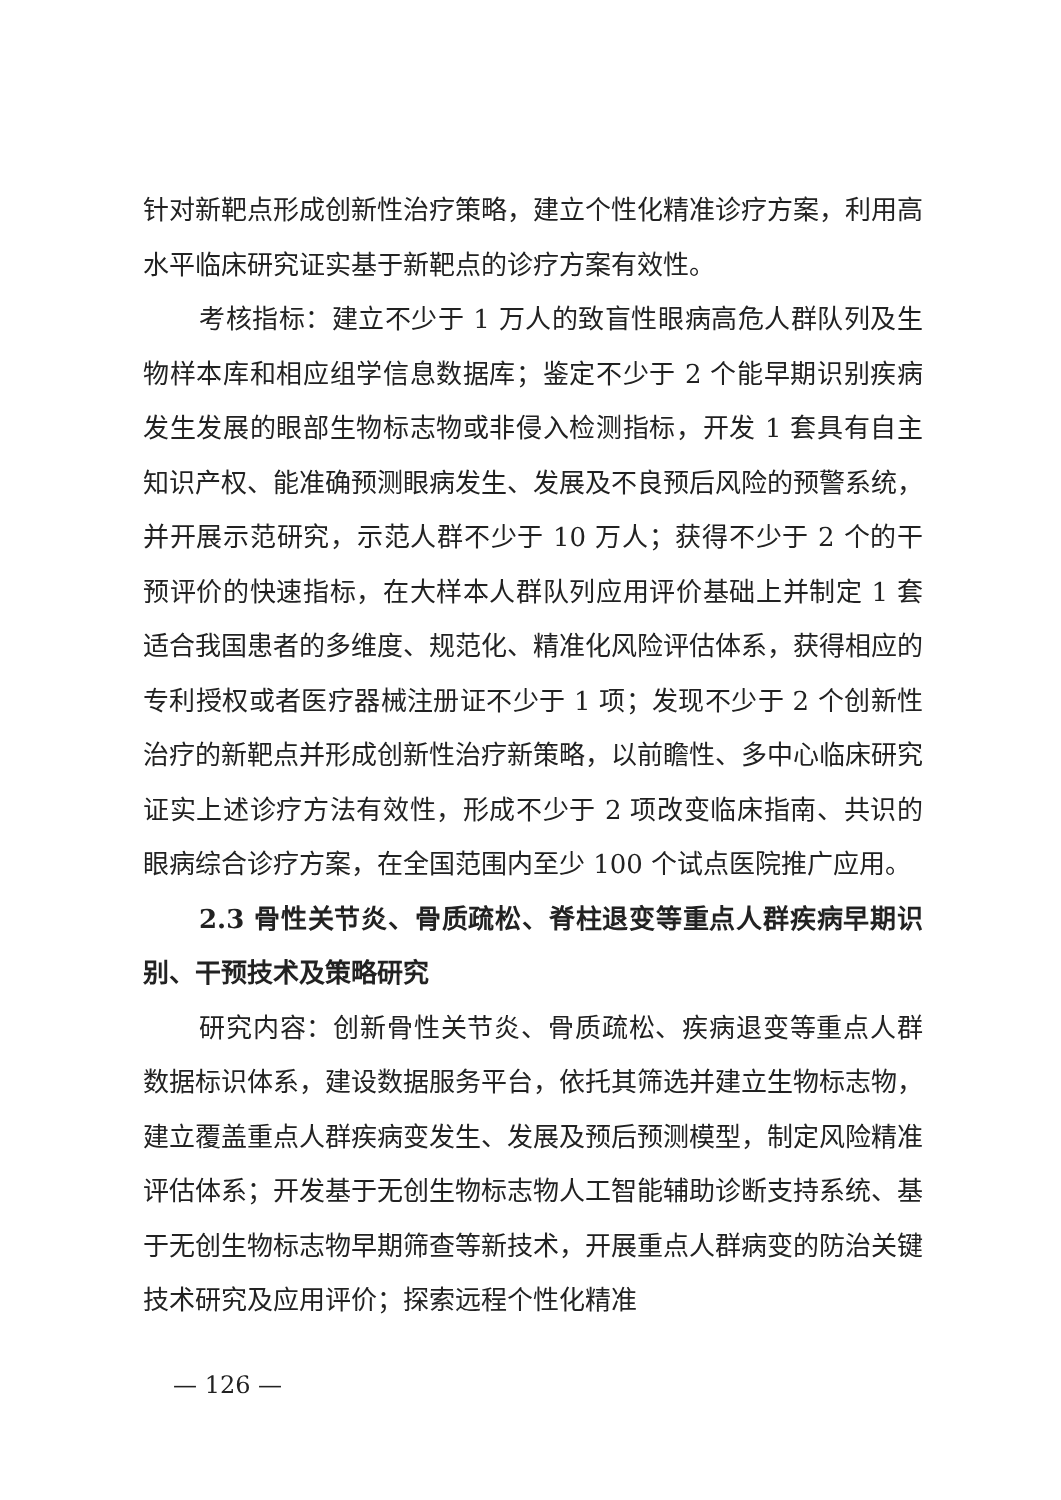针对新靶点形成创新性治疗策略，建立个性化精准诊疗方案，利用高水平临床研究证实基于新靶点的诊疗方案有效性。
考核指标：建立不少于 1 万人的致盲性眼病高危人群队列及生物样本库和相应组学信息数据库；鉴定不少于 2 个能早期识别疾病发生发展的眼部生物标志物或非侵入检测指标，开发 1 套具有自主知识产权、能准确预测眼病发生、发展及不良预后风险的预警系统，并开展示范研究，示范人群不少于 10 万人；获得不少于 2 个的干预评价的快速指标，在大样本人群队列应用评价基础上并制定 1 套适合我国患者的多维度、规范化、精准化风险评估体系，获得相应的专利授权或者医疗器械注册证不少于 1 项；发现不少于 2 个创新性治疗的新靶点并形成创新性治疗新策略，以前瞻性、多中心临床研究证实上述诊疗方法有效性，形成不少于 2 项改变临床指南、共识的眼病综合诊疗方案，在全国范围内至少 100 个试点医院推广应用。
2.3 骨性关节炎、骨质疏松、脊柱退变等重点人群疾病早期识别、干预技术及策略研究
研究内容：创新骨性关节炎、骨质疏松、疾病退变等重点人群数据标识体系，建设数据服务平台，依托其筛选并建立生物标志物，建立覆盖重点人群疾病变发生、发展及预后预测模型，制定风险精准评估体系；开发基于无创生物标志物人工智能辅助诊断支持系统、基于无创生物标志物早期筛查等新技术，开展重点人群病变的防治关键技术研究及应用评价；探索远程个性化精准
— 126 —